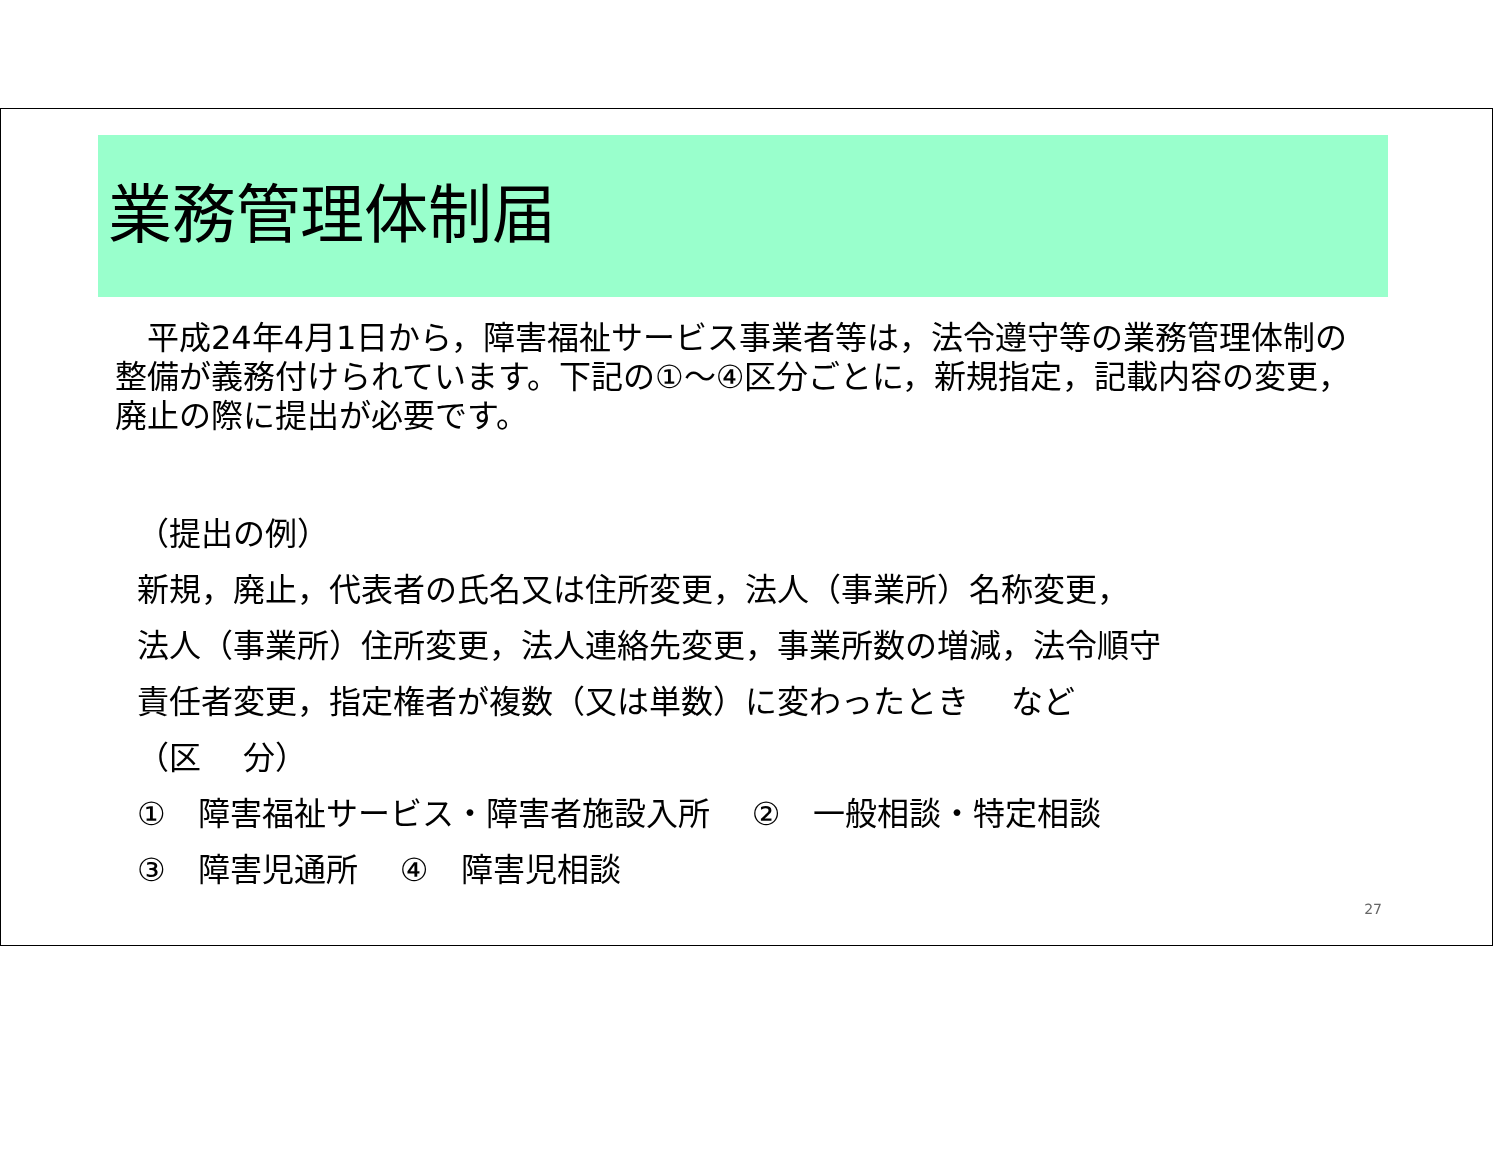業務管理体制届
　平成24年4月1日から，障害福祉サービス事業者等は，法令遵守等の業務管理体制の整備が義務付けられています。下記の①～④区分ごとに，新規指定，記載内容の変更，廃止の際に提出が必要です。
（提出の例）
新規，廃止，代表者の氏名又は住所変更，法人（事業所）名称変更，
法人（事業所）住所変更，法人連絡先変更，事業所数の増減，法令順守
責任者変更，指定権者が複数（又は単数）に変わったとき　 など
（区　 分）
①　障害福祉サービス・障害者施設入所　 ②　一般相談・特定相談
③　障害児通所　 ④　障害児相談
27